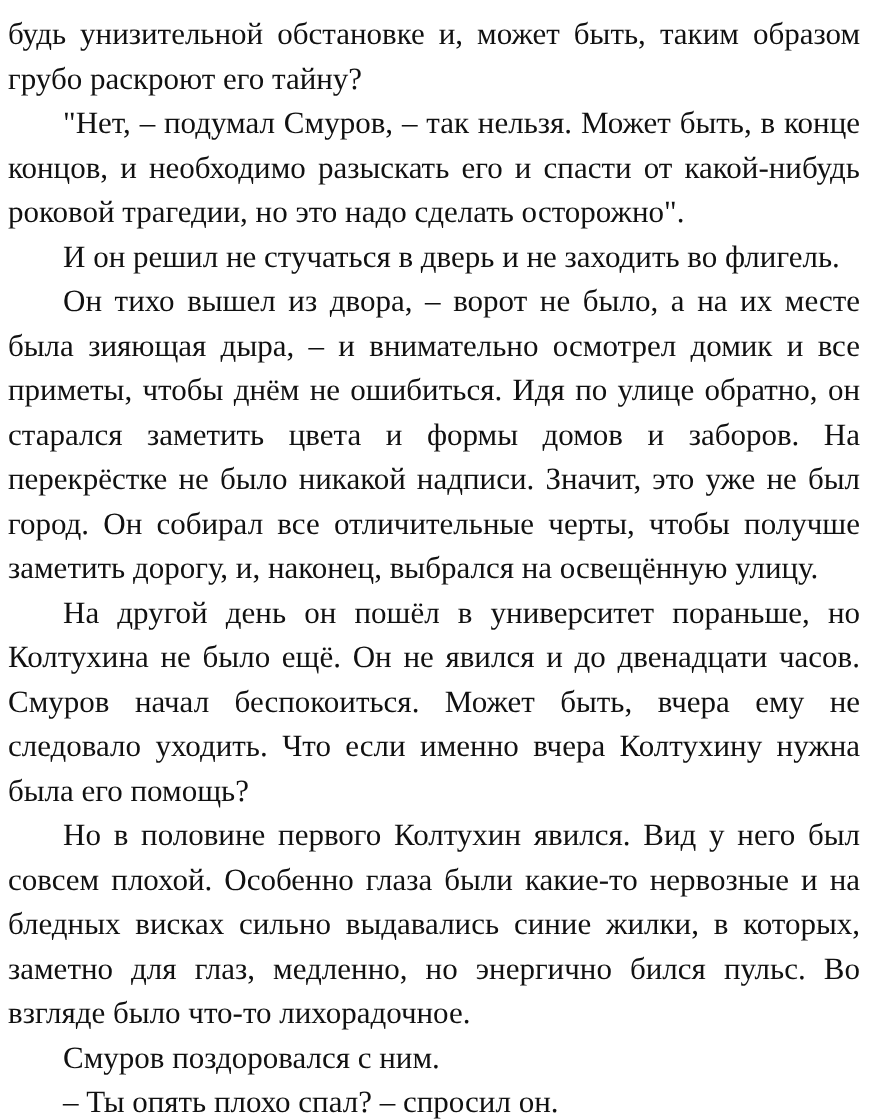будь унизительной обстановке и, может быть, таким образом грубо раскроют его тайну?
"Нет, – подумал Смуров, – так нельзя. Может быть, в конце концов, и необходимо разыскать его и спасти от какой-нибудь роковой трагедии, но это надо сделать осторожно".
И он решил не стучаться в дверь и не заходить во флигель.
Он тихо вышел из двора, – ворот не было, а на их месте была зияющая дыра, – и внимательно осмотрел домик и все приметы, чтобы днём не ошибиться. Идя по улице обратно, он старался заметить цвета и формы домов и заборов. На перекрёстке не было никакой надписи. Значит, это уже не был город. Он собирал все отличительные черты, чтобы получше заметить дорогу, и, наконец, выбрался на освещённую улицу.
На другой день он пошёл в университет пораньше, но Колтухина не было ещё. Он не явился и до двенадцати часов. Смуров начал беспокоиться. Может быть, вчера ему не следовало уходить. Что если именно вчера Колтухину нужна была его помощь?
Но в половине первого Колтухин явился. Вид у него был совсем плохой. Особенно глаза были какие-то нервозные и на бледных висках сильно выдавались синие жилки, в которых, заметно для глаз, медленно, но энергично бился пульс. Во взгляде было что-то лихорадочное.
Смуров поздоровался с ним.
– Ты опять плохо спал? – спросил он.